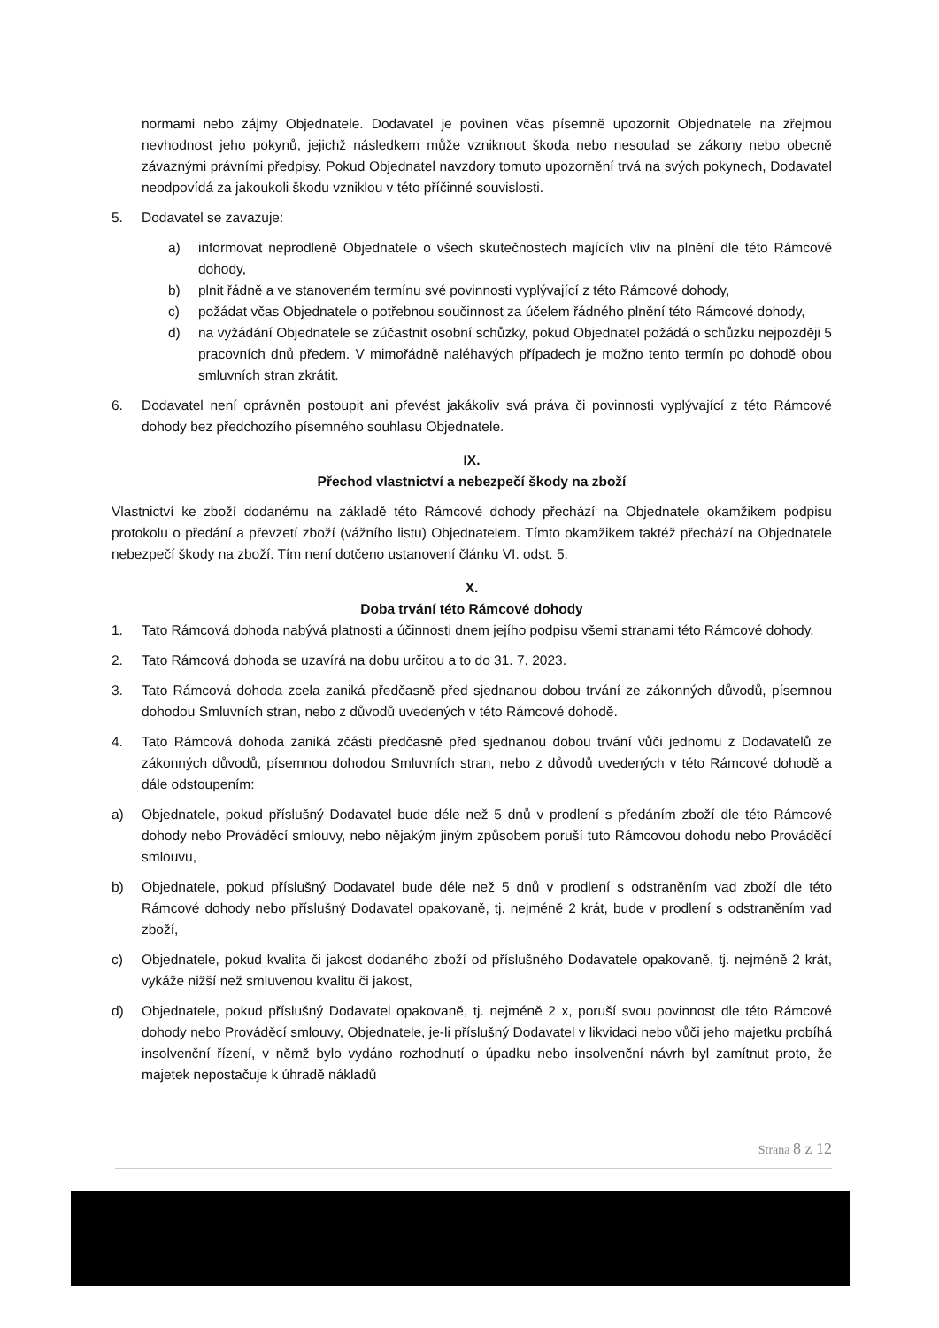normami nebo zájmy Objednatele. Dodavatel je povinen včas písemně upozornit Objednatele na zřejmou nevhodnost jeho pokynů, jejichž následkem může vzniknout škoda nebo nesoulad se zákony nebo obecně závaznými právními předpisy. Pokud Objednatel navzdory tomuto upozornění trvá na svých pokynech, Dodavatel neodpovídá za jakoukoli škodu vzniklou v této příčinné souvislosti.
5. Dodavatel se zavazuje:
a) informovat neprodleně Objednatele o všech skutečnostech majících vliv na plnění dle této Rámcové dohody,
b) plnit řádně a ve stanoveném termínu své povinnosti vyplývající z této Rámcové dohody,
c) požádat včas Objednatele o potřebnou součinnost za účelem řádného plnění této Rámcové dohody,
d) na vyžádání Objednatele se zúčastnit osobní schůzky, pokud Objednatel požádá o schůzku nejpozději 5 pracovních dnů předem. V mimořádně naléhavých případech je možno tento termín po dohodě obou smluvních stran zkrátit.
6. Dodavatel není oprávněn postoupit ani převést jakákoliv svá práva či povinnosti vyplývající z této Rámcové dohody bez předchozího písemného souhlasu Objednatele.
IX.
Přechod vlastnictví a nebezpečí škody na zboží
Vlastnictví ke zboží dodanému na základě této Rámcové dohody přechází na Objednatele okamžikem podpisu protokolu o předání a převzetí zboží (vážního listu) Objednatelem. Tímto okamžikem taktéž přechází na Objednatele nebezpečí škody na zboží. Tím není dotčeno ustanovení článku VI. odst. 5.
X.
Doba trvání této Rámcové dohody
1. Tato Rámcová dohoda nabývá platnosti a účinnosti dnem jejího podpisu všemi stranami této Rámcové dohody.
2. Tato Rámcová dohoda se uzavírá na dobu určitou a to do 31. 7. 2023.
3. Tato Rámcová dohoda zcela zaniká předčasně před sjednanou dobou trvání ze zákonných důvodů, písemnou dohodou Smluvních stran, nebo z důvodů uvedených v této Rámcové dohodě.
4. Tato Rámcová dohoda zaniká zčásti předčasně před sjednanou dobou trvání vůči jednomu z Dodavatelů ze zákonných důvodů, písemnou dohodou Smluvních stran, nebo z důvodů uvedených v této Rámcové dohodě a dále odstoupením:
a) Objednatele, pokud příslušný Dodavatel bude déle než 5 dnů v prodlení s předáním zboží dle této Rámcové dohody nebo Prováděcí smlouvy, nebo nějakým jiným způsobem poruší tuto Rámcovou dohodu nebo Prováděcí smlouvu,
b) Objednatele, pokud příslušný Dodavatel bude déle než 5 dnů v prodlení s odstraněním vad zboží dle této Rámcové dohody nebo příslušný Dodavatel opakovaně, tj. nejméně 2 krát, bude v prodlení s odstraněním vad zboží,
c) Objednatele, pokud kvalita či jakost dodaného zboží od příslušného Dodavatele opakovaně, tj. nejméně 2 krát, vykáže nižší než smluvenou kvalitu či jakost,
d) Objednatele, pokud příslušný Dodavatel opakovaně, tj. nejméně 2 x, poruší svou povinnost dle této Rámcové dohody nebo Prováděcí smlouvy, Objednatele, je-li příslušný Dodavatel v likvidaci nebo vůči jeho majetku probíhá insolvenční řízení, v němž bylo vydáno rozhodnutí o úpadku nebo insolvenční návrh byl zamítnut proto, že majetek nepostačuje k úhradě nákladů
Strana 8 z 12